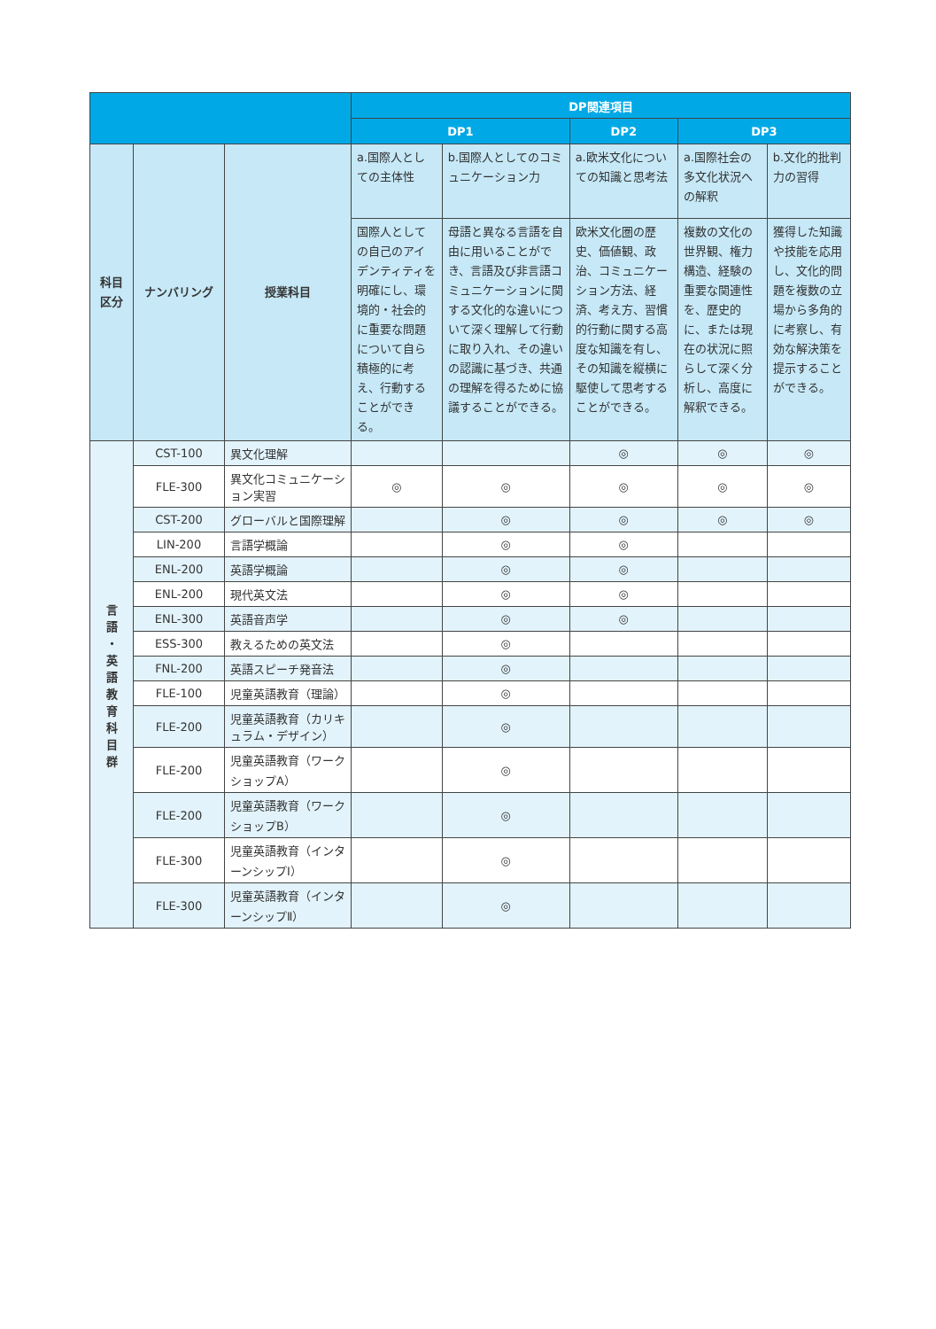| | | | DP関連項目 | | | | |
| --- | --- | --- | --- | --- | --- | --- | --- |
| | | | DP1 | | DP2 | DP3 | |
| 科目 区分 | ナンバリング | 授業科目 | a.国際人としての主体性 | b.国際人としてのコミュニケーション力 | a.欧米文化についての知識と思考法 | a.国際社会の多文化状況への解釈 | b.文化的批判力の習得 |
| | | | 国際人としての自己のアイデンティティを明確にし、環境的・社会的に重要な問題について自ら積極的に考え、行動することができる。 | 母語と異なる言語を自由に用いることができ、言語及び非言語コミュニケーションに関する文化的な違いについて深く理解して行動に取り入れ、その違いの認識に基づき、共通の理解を得るために協議することができる。 | 欧米文化圏の歴史、価値観、政治、コミュニケーション方法、経済、考え方、習慣的行動に関する高度な知識を有し、その知識を縦横に駆使して思考することができる。 | 複数の文化の世界観、権力構造、経験の重要な関連性を、歴史的に、または現在の状況に照らして深く分析し、高度に解釈できる。 | 獲得した知識や技能を応用し、文化的問題を複数の立場から多角的に考察し、有効な解決策を提示することができる。 |
| 言 語 ・ 英 語 教 育 科 目 群 | CST-100 | 異文化理解 | | | ◎ | ◎ | ◎ |
| | FLE-300 | 異文化コミュニケーション実習 | ◎ | ◎ | ◎ | ◎ | ◎ |
| | CST-200 | グローバルと国際理解 | | ◎ | ◎ | ◎ | ◎ |
| | LIN-200 | 言語学概論 | | ◎ | ◎ | | |
| | ENL-200 | 英語学概論 | | ◎ | ◎ | | |
| | ENL-200 | 現代英文法 | | ◎ | ◎ | | |
| | ENL-300 | 英語音声学 | | ◎ | ◎ | | |
| | ESS-300 | 教えるための英文法 | | ◎ | | | |
| | FNL-200 | 英語スピーチ発音法 | | ◎ | | | |
| | FLE-100 | 児童英語教育（理論） | | ◎ | | | |
| | FLE-200 | 児童英語教育（カリキュラム・デザイン） | | ◎ | | | |
| | FLE-200 | 児童英語教育（ワークショップA） | | ◎ | | | |
| | FLE-200 | 児童英語教育（ワークショップB） | | ◎ | | | |
| | FLE-300 | 児童英語教育（インターンシップⅠ） | | ◎ | | | |
| | FLE-300 | 児童英語教育（インターンシップⅡ） | | ◎ | | | |